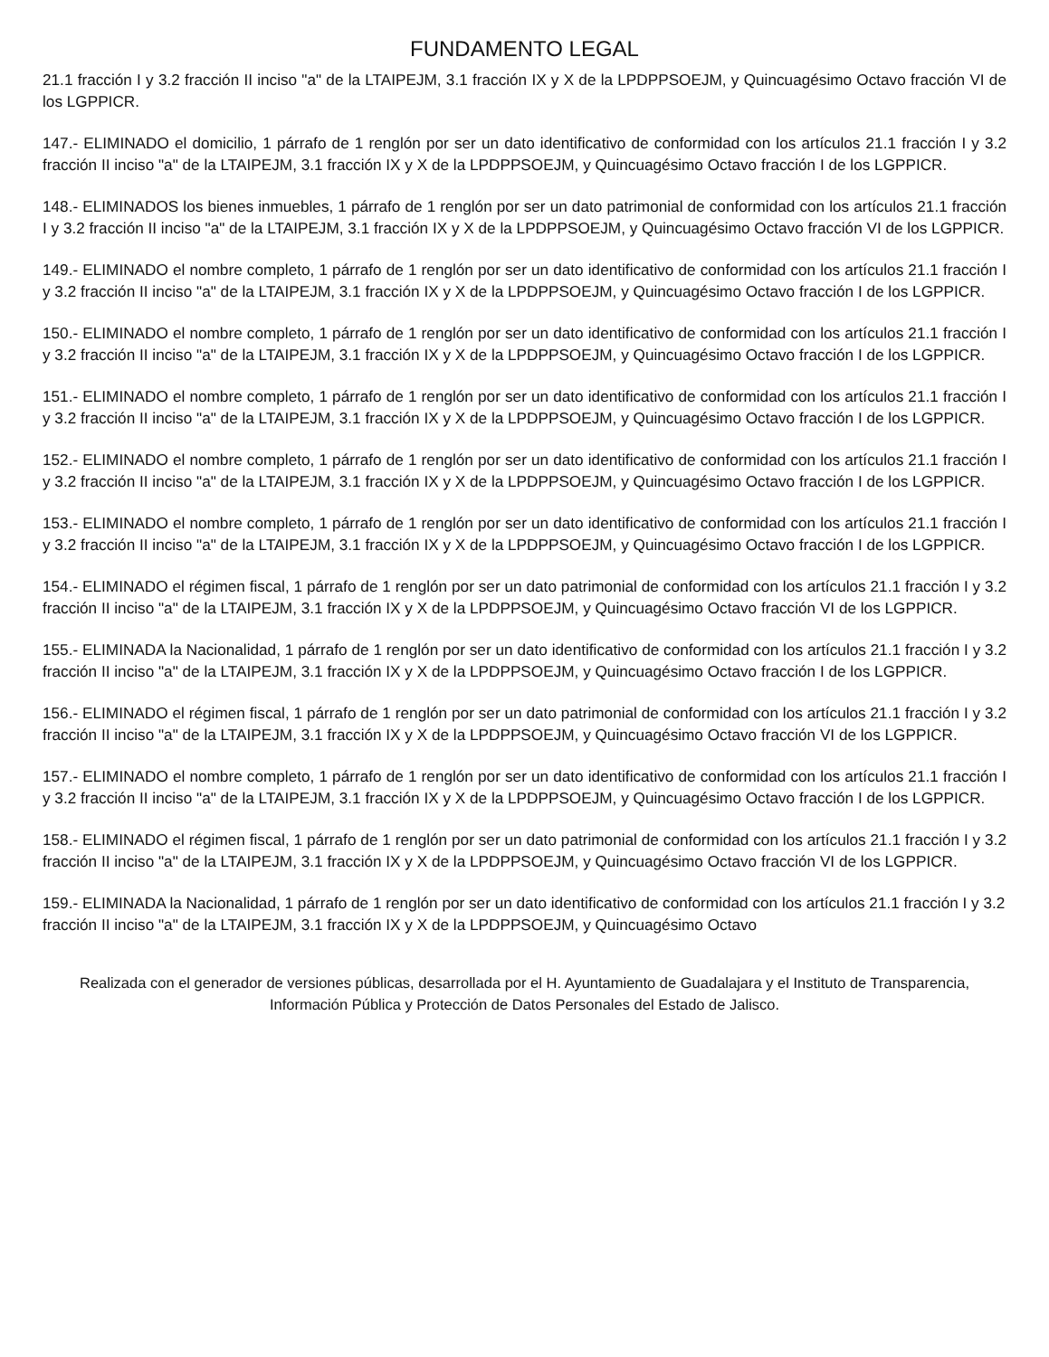FUNDAMENTO LEGAL
21.1 fracción I y 3.2 fracción II inciso "a" de la LTAIPEJM, 3.1 fracción IX y X de la LPDPPSOEJM, y Quincuagésimo Octavo fracción VI de los LGPPICR.
147.- ELIMINADO el domicilio, 1 párrafo de 1 renglón por ser un dato identificativo de conformidad con los artículos 21.1 fracción I y 3.2 fracción II inciso "a" de la LTAIPEJM, 3.1 fracción IX y X de la LPDPPSOEJM, y Quincuagésimo Octavo fracción I de los LGPPICR.
148.- ELIMINADOS los bienes inmuebles, 1 párrafo de 1 renglón por ser un dato patrimonial de conformidad con los artículos 21.1 fracción I y 3.2 fracción II inciso "a" de la LTAIPEJM, 3.1 fracción IX y X de la LPDPPSOEJM, y Quincuagésimo Octavo fracción VI de los LGPPICR.
149.- ELIMINADO el nombre completo, 1 párrafo de 1 renglón por ser un dato identificativo de conformidad con los artículos 21.1 fracción I y 3.2 fracción II inciso "a" de la LTAIPEJM, 3.1 fracción IX y X de la LPDPPSOEJM, y Quincuagésimo Octavo fracción I de los LGPPICR.
150.- ELIMINADO el nombre completo, 1 párrafo de 1 renglón por ser un dato identificativo de conformidad con los artículos 21.1 fracción I y 3.2 fracción II inciso "a" de la LTAIPEJM, 3.1 fracción IX y X de la LPDPPSOEJM, y Quincuagésimo Octavo fracción I de los LGPPICR.
151.- ELIMINADO el nombre completo, 1 párrafo de 1 renglón por ser un dato identificativo de conformidad con los artículos 21.1 fracción I y 3.2 fracción II inciso "a" de la LTAIPEJM, 3.1 fracción IX y X de la LPDPPSOEJM, y Quincuagésimo Octavo fracción I de los LGPPICR.
152.- ELIMINADO el nombre completo, 1 párrafo de 1 renglón por ser un dato identificativo de conformidad con los artículos 21.1 fracción I y 3.2 fracción II inciso "a" de la LTAIPEJM, 3.1 fracción IX y X de la LPDPPSOEJM, y Quincuagésimo Octavo fracción I de los LGPPICR.
153.- ELIMINADO el nombre completo, 1 párrafo de 1 renglón por ser un dato identificativo de conformidad con los artículos 21.1 fracción I y 3.2 fracción II inciso "a" de la LTAIPEJM, 3.1 fracción IX y X de la LPDPPSOEJM, y Quincuagésimo Octavo fracción I de los LGPPICR.
154.- ELIMINADO el régimen fiscal, 1 párrafo de 1 renglón por ser un dato patrimonial de conformidad con los artículos 21.1 fracción I y 3.2 fracción II inciso "a" de la LTAIPEJM, 3.1 fracción IX y X de la LPDPPSOEJM, y Quincuagésimo Octavo fracción VI de los LGPPICR.
155.- ELIMINADA la Nacionalidad, 1 párrafo de 1 renglón por ser un dato identificativo de conformidad con los artículos 21.1 fracción I y 3.2 fracción II inciso "a" de la LTAIPEJM, 3.1 fracción IX y X de la LPDPPSOEJM, y Quincuagésimo Octavo fracción I de los LGPPICR.
156.- ELIMINADO el régimen fiscal, 1 párrafo de 1 renglón por ser un dato patrimonial de conformidad con los artículos 21.1 fracción I y 3.2 fracción II inciso "a" de la LTAIPEJM, 3.1 fracción IX y X de la LPDPPSOEJM, y Quincuagésimo Octavo fracción VI de los LGPPICR.
157.- ELIMINADO el nombre completo, 1 párrafo de 1 renglón por ser un dato identificativo de conformidad con los artículos 21.1 fracción I y 3.2 fracción II inciso "a" de la LTAIPEJM, 3.1 fracción IX y X de la LPDPPSOEJM, y Quincuagésimo Octavo fracción I de los LGPPICR.
158.- ELIMINADO el régimen fiscal, 1 párrafo de 1 renglón por ser un dato patrimonial de conformidad con los artículos 21.1 fracción I y 3.2 fracción II inciso "a" de la LTAIPEJM, 3.1 fracción IX y X de la LPDPPSOEJM, y Quincuagésimo Octavo fracción VI de los LGPPICR.
159.- ELIMINADA la Nacionalidad, 1 párrafo de 1 renglón por ser un dato identificativo de conformidad con los artículos 21.1 fracción I y 3.2 fracción II inciso "a" de la LTAIPEJM, 3.1 fracción IX y X de la LPDPPSOEJM, y Quincuagésimo Octavo
Realizada con el generador de versiones públicas, desarrollada por el H. Ayuntamiento de Guadalajara y el Instituto de Transparencia, Información Pública y Protección de Datos Personales del Estado de Jalisco.